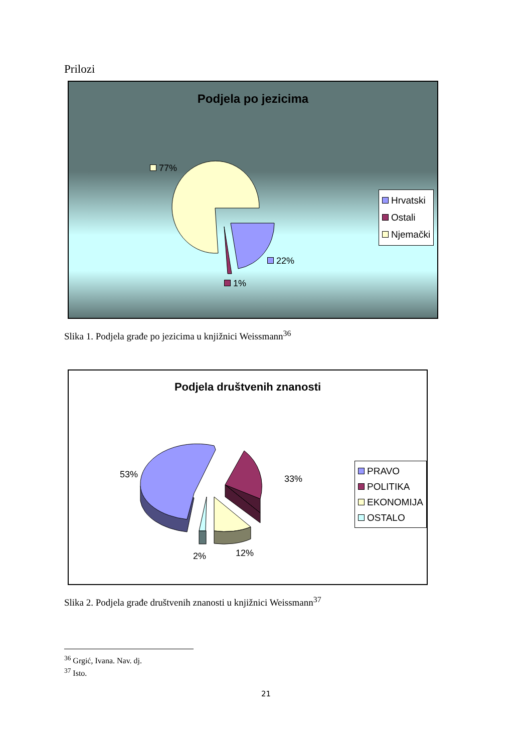Prilozi
Podjela po jezicima
77%
22%
1%
Hrvatski
Ostali
Njemački
Slika 1. Podjela građe po jezicima u knjižnici Weissmann<sup>36</sup>
Podjela društvenih znanosti
53% 33%
12% 2%
PRAVO
POLITIKA
EKONOMIJA
OSTALO
Slika 2. Podjela građe društvenih znanosti u knjižnici Weissmann<sup>37</sup>
<sup>36</sup> Grgić, Ivana. Nav. dj.
<sup>37</sup> Isto.
21